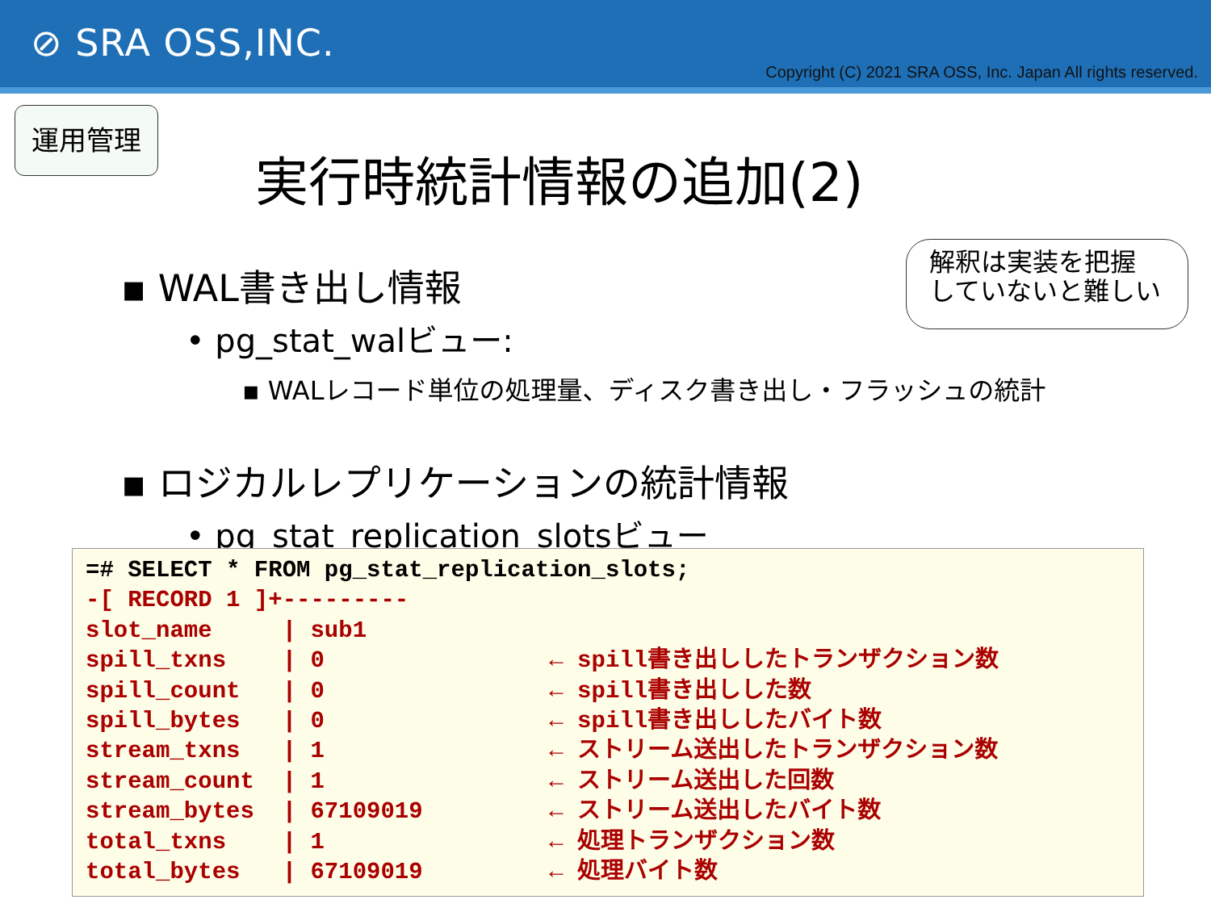⊘ SRA OSS,INC.
Copyright (C) 2021 SRA OSS, Inc. Japan All rights reserved.
運用管理
実行時統計情報の追加(2)
解釈は実装を把握
していないと難しい
▪ WAL書き出し情報
• pg_stat_walビュー:
▪ WALレコード単位の処理量、ディスク書き出し・フラッシュの統計
▪ ロジカルレプリケーションの統計情報
• pg_stat_replication_slotsビュー
=# SELECT * FROM pg_stat_replication_slots;
-[ RECORD 1 ]+---------
slot_name     | sub1
spill_txns    | 0                ← spill書き出ししたトランザクション数
spill_count   | 0                ← spill書き出しした数
spill_bytes   | 0                ← spill書き出ししたバイト数
stream_txns   | 1                ← ストリーム送出したトランザクション数
stream_count  | 1                ← ストリーム送出した回数
stream_bytes  | 67109019         ← ストリーム送出したバイト数
total_txns    | 1                ← 処理トランザクション数
total_bytes   | 67109019         ← 処理バイト数